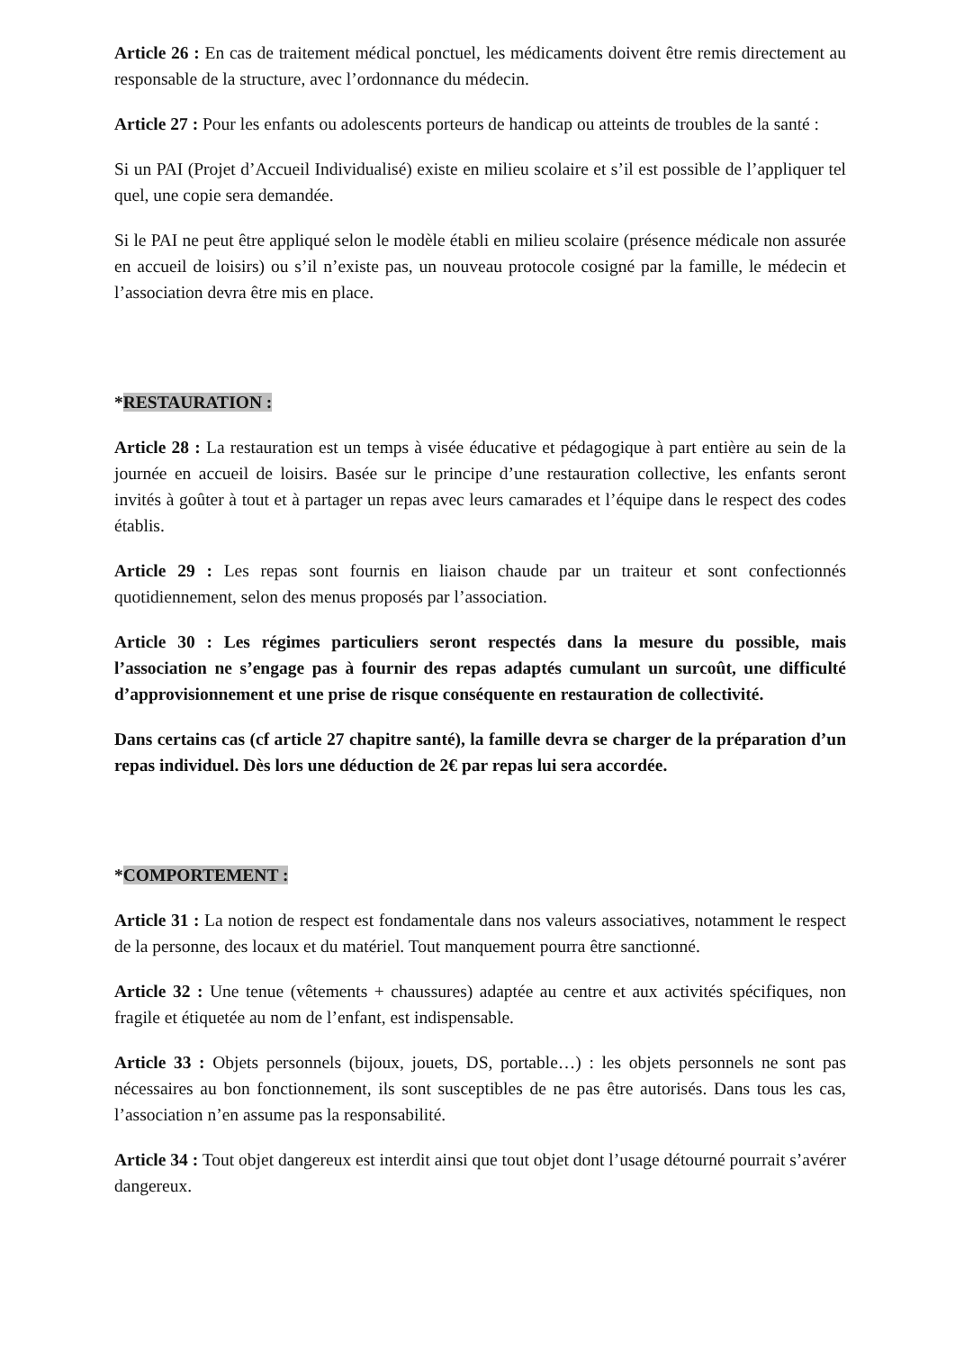Article 26 : En cas de traitement médical ponctuel, les médicaments doivent être remis directement au responsable de la structure, avec l’ordonnance du médecin.
Article 27 : Pour les enfants ou adolescents porteurs de handicap ou atteints de troubles de la santé :
Si un PAI (Projet d’Accueil Individualisé) existe en milieu scolaire et s’il est possible de l’appliquer tel quel, une copie sera demandée.
Si le PAI ne peut être appliqué selon le modèle établi en milieu scolaire (présence médicale non assurée en accueil de loisirs) ou s’il n’existe pas, un nouveau protocole cosigné par la famille, le médecin et l’association devra être mis en place.
*RESTAURATION :
Article 28 : La restauration est un temps à visée éducative et pédagogique à part entière au sein de la journée en accueil de loisirs. Basée sur le principe d’une restauration collective, les enfants seront invités à goûter à tout et à partager un repas avec leurs camarades et l’équipe dans le respect des codes établis.
Article 29 : Les repas sont fournis en liaison chaude par un traiteur et sont confectionnés quotidiennement, selon des menus proposés par l’association.
Article 30 : Les régimes particuliers seront respectés dans la mesure du possible, mais l’association ne s’engage pas à fournir des repas adaptés cumulant un surcoût, une difficulté d’approvisionnement et une prise de risque conséquente en restauration de collectivité.
Dans certains cas (cf article 27 chapitre santé), la famille devra se charger de la préparation d’un repas individuel. Dès lors une déduction de 2€ par repas lui sera accordée.
*COMPORTEMENT :
Article 31 : La notion de respect est fondamentale dans nos valeurs associatives, notamment le respect de la personne, des locaux et du matériel. Tout manquement pourra être sanctionné.
Article 32 : Une tenue (vêtements + chaussures) adaptée au centre et aux activités spécifiques, non fragile et étiquetée au nom de l’enfant, est indispensable.
Article 33 : Objets personnels (bijoux, jouets, DS, portable…) : les objets personnels ne sont pas nécessaires au bon fonctionnement, ils sont susceptibles de ne pas être autorisés. Dans tous les cas, l’association n’en assume pas la responsabilité.
Article 34 : Tout objet dangereux est interdit ainsi que tout objet dont l’usage détourné pourrait s’avérer dangereux.